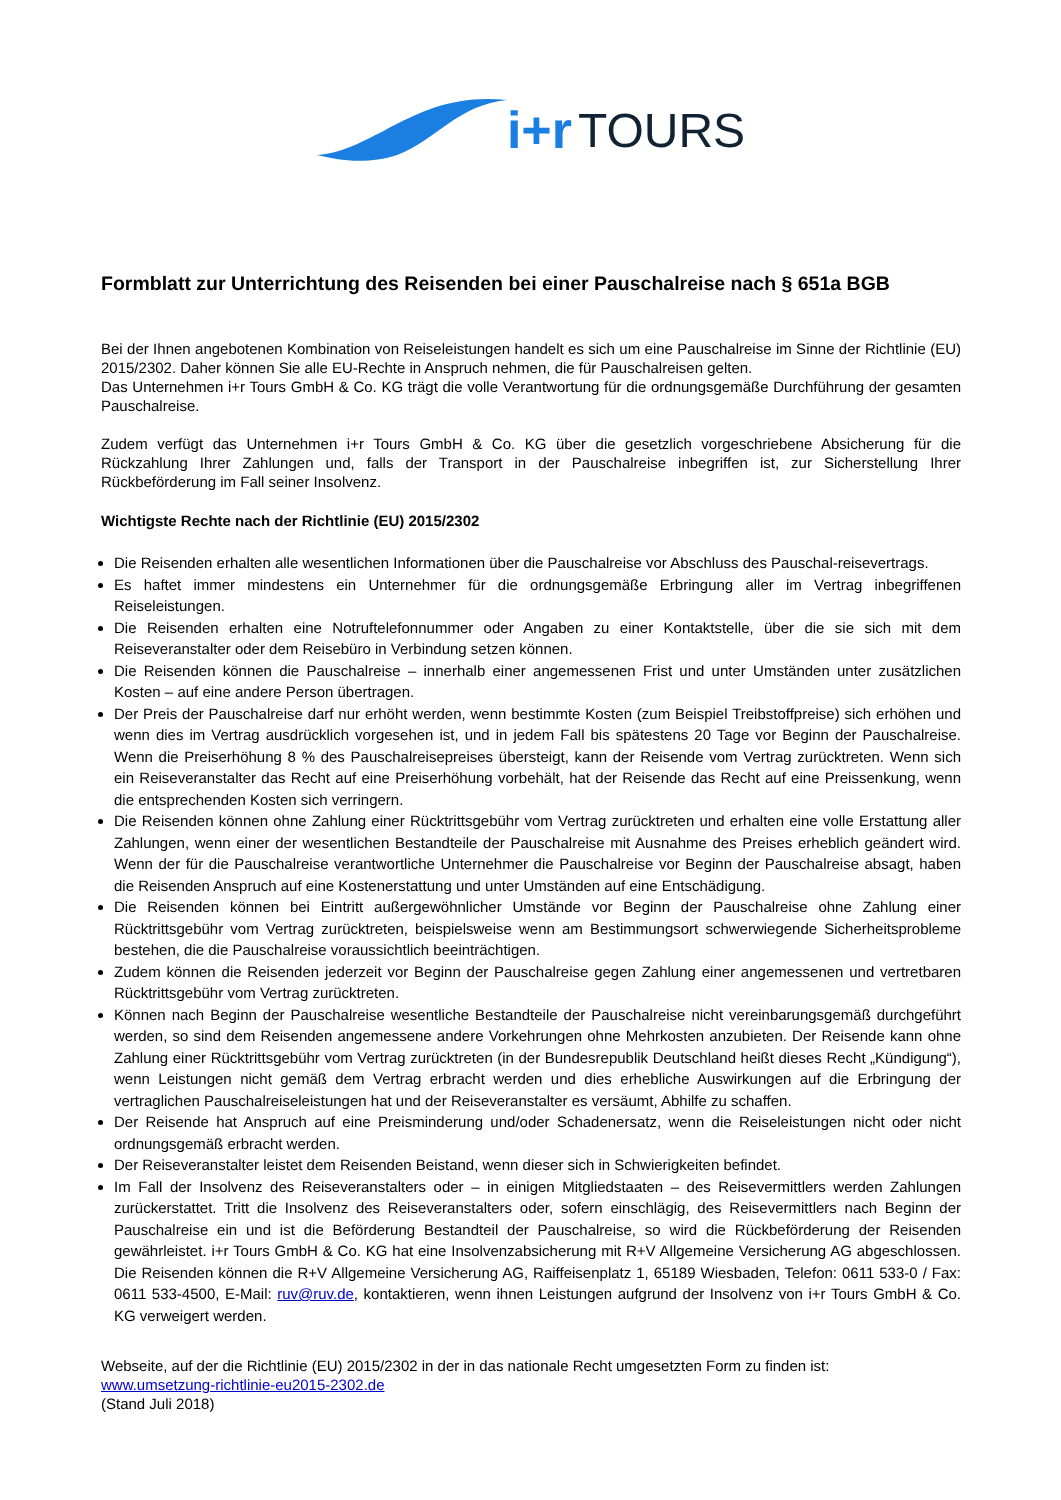i+r TOURS
Formblatt zur Unterrichtung des Reisenden bei einer Pauschalreise nach § 651a BGB
Bei der Ihnen angebotenen Kombination von Reiseleistungen handelt es sich um eine Pauschalreise im Sinne der Richtlinie (EU) 2015/2302. Daher können Sie alle EU-Rechte in Anspruch nehmen, die für Pauschalreisen gelten.
Das Unternehmen i+r Tours GmbH & Co. KG trägt die volle Verantwortung für die ordnungsgemäße Durchführung der gesamten Pauschalreise.
Zudem verfügt das Unternehmen i+r Tours GmbH & Co. KG über die gesetzlich vorgeschriebene Absicherung für die Rückzahlung Ihrer Zahlungen und, falls der Transport in der Pauschalreise inbegriffen ist, zur Sicherstellung Ihrer Rückbeförderung im Fall seiner Insolvenz.
Wichtigste Rechte nach der Richtlinie (EU) 2015/2302
Die Reisenden erhalten alle wesentlichen Informationen über die Pauschalreise vor Abschluss des Pauschal-reisevertrags.
Es haftet immer mindestens ein Unternehmer für die ordnungsgemäße Erbringung aller im Vertrag inbegriffenen Reiseleistungen.
Die Reisenden erhalten eine Notruftelefonnummer oder Angaben zu einer Kontaktstelle, über die sie sich mit dem Reiseveranstalter oder dem Reisebüro in Verbindung setzen können.
Die Reisenden können die Pauschalreise – innerhalb einer angemessenen Frist und unter Umständen unter zusätzlichen Kosten – auf eine andere Person übertragen.
Der Preis der Pauschalreise darf nur erhöht werden, wenn bestimmte Kosten (zum Beispiel Treibstoffpreise) sich erhöhen und wenn dies im Vertrag ausdrücklich vorgesehen ist, und in jedem Fall bis spätestens 20 Tage vor Beginn der Pauschalreise. Wenn die Preiserhöhung 8 % des Pauschalreisepreises übersteigt, kann der Reisende vom Vertrag zurücktreten. Wenn sich ein Reiseveranstalter das Recht auf eine Preiserhöhung vorbehält, hat der Reisende das Recht auf eine Preissenkung, wenn die entsprechenden Kosten sich verringern.
Die Reisenden können ohne Zahlung einer Rücktrittsgebühr vom Vertrag zurücktreten und erhalten eine volle Erstattung aller Zahlungen, wenn einer der wesentlichen Bestandteile der Pauschalreise mit Ausnahme des Preises erheblich geändert wird. Wenn der für die Pauschalreise verantwortliche Unternehmer die Pauschalreise vor Beginn der Pauschalreise absagt, haben die Reisenden Anspruch auf eine Kostenerstattung und unter Umständen auf eine Entschädigung.
Die Reisenden können bei Eintritt außergewöhnlicher Umstände vor Beginn der Pauschalreise ohne Zahlung einer Rücktrittsgebühr vom Vertrag zurücktreten, beispielsweise wenn am Bestimmungsort schwerwiegende Sicherheitsprobleme bestehen, die die Pauschalreise voraussichtlich beeinträchtigen.
Zudem können die Reisenden jederzeit vor Beginn der Pauschalreise gegen Zahlung einer angemessenen und vertretbaren Rücktrittsgebühr vom Vertrag zurücktreten.
Können nach Beginn der Pauschalreise wesentliche Bestandteile der Pauschalreise nicht vereinbarungsgemäß durchgeführt werden, so sind dem Reisenden angemessene andere Vorkehrungen ohne Mehrkosten anzubieten. Der Reisende kann ohne Zahlung einer Rücktrittsgebühr vom Vertrag zurücktreten (in der Bundesrepublik Deutschland heißt dieses Recht „Kündigung“), wenn Leistungen nicht gemäß dem Vertrag erbracht werden und dies erhebliche Auswirkungen auf die Erbringung der vertraglichen Pauschalreiseleistungen hat und der Reiseveranstalter es versäumt, Abhilfe zu schaffen.
Der Reisende hat Anspruch auf eine Preisminderung und/oder Schadenersatz, wenn die Reiseleistungen nicht oder nicht ordnungsgemäß erbracht werden.
Der Reiseveranstalter leistet dem Reisenden Beistand, wenn dieser sich in Schwierigkeiten befindet.
Im Fall der Insolvenz des Reiseveranstalters oder – in einigen Mitgliedstaaten – des Reisevermittlers werden Zahlungen zurückerstattet. Tritt die Insolvenz des Reiseveranstalters oder, sofern einschlägig, des Reisevermittlers nach Beginn der Pauschalreise ein und ist die Beförderung Bestandteil der Pauschalreise, so wird die Rückbeförderung der Reisenden gewährleistet. i+r Tours GmbH & Co. KG hat eine Insolvenzabsicherung mit R+V Allgemeine Versicherung AG abgeschlossen. Die Reisenden können die R+V Allgemeine Versicherung AG, Raiffeisenplatz 1, 65189 Wiesbaden, Telefon: 0611 533-0 / Fax: 0611 533-4500, E-Mail: ruv@ruv.de, kontaktieren, wenn ihnen Leistungen aufgrund der Insolvenz von i+r Tours GmbH & Co. KG verweigert werden.
Webseite, auf der die Richtlinie (EU) 2015/2302 in der in das nationale Recht umgesetzten Form zu finden ist:
www.umsetzung-richtlinie-eu2015-2302.de
(Stand Juli 2018)